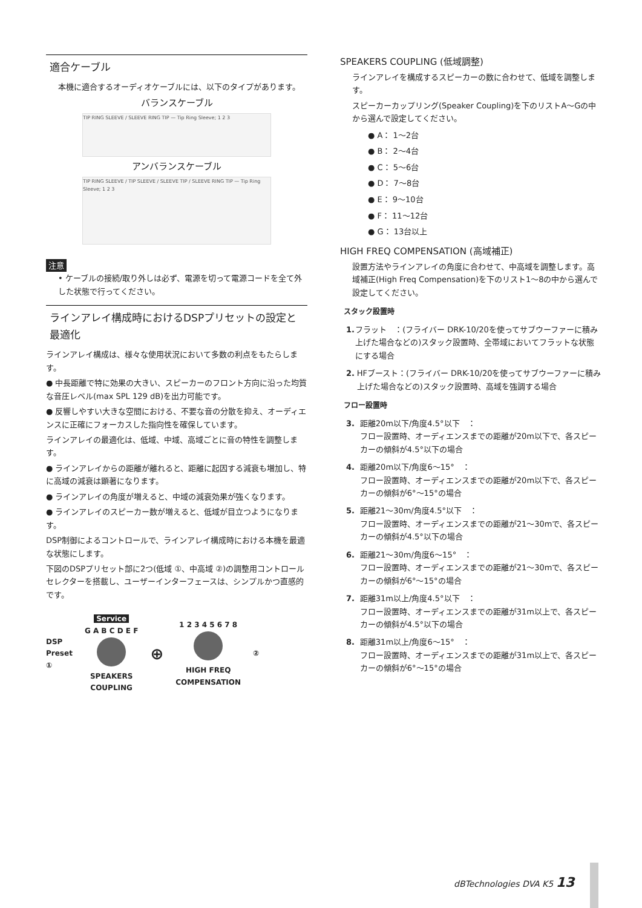適合ケーブル
本機に適合するオーディオケーブルには、以下のタイプがあります。
バランスケーブル
TIP RING SLEEVE / SLEEVE RING TIP — Tip Ring Sleeve; 1 2 3
アンバランスケーブル
TIP RING SLEEVE / TIP SLEEVE / SLEEVE TIP / SLEEVE RING TIP — Tip Ring Sleeve; 1 2 3
注意
• ケーブルの接続/取り外しは必ず、電源を切って電源コードを全て外した状態で行ってください。
ラインアレイ構成時におけるDSPプリセットの設定と最適化
ラインアレイ構成は、様々な使用状況において多数の利点をもたらします。
● 中長距離で特に効果の大きい、スピーカーのフロント方向に沿った均質な音圧レベル(max SPL 129 dB)を出力可能です。
● 反響しやすい大きな空間における、不要な音の分散を抑え、オーディエンスに正確にフォーカスした指向性を確保しています。
ラインアレイの最適化は、低域、中域、高域ごとに音の特性を調整します。
● ラインアレイからの距離が離れると、距離に起因する減衰も増加し、特に高域の減衰は顕著になります。
● ラインアレイの角度が増えると、中域の減衰効果が強くなります。
● ラインアレイのスピーカー数が増えると、低域が目立つようになります。
DSP制御によるコントロールで、ラインアレイ構成時における本機を最適な状態にします。
下図のDSPプリセット部に2つ(低域 ①、中高域 ②)の調整用コントロールセレクターを搭載し、ユーザーインターフェースは、シンプルかつ直感的です。
DSP
Preset
①
Service
G A B C D E F
SPEAKERS
COUPLING
⊕
1 2 3 4 5 6 7 8
HIGH FREQ
COMPENSATION
②
SPEAKERS COUPLING (低域調整)
ラインアレイを構成するスピーカーの数に合わせて、低域を調整します。
スピーカーカップリング(Speaker Coupling)を下のリストA〜Gの中から選んで設定してください。
● A： 1〜2台
● B： 2〜4台
● C： 5〜6台
● D： 7〜8台
● E： 9〜10台
● F： 11〜12台
● G： 13台以上
HIGH FREQ COMPENSATION (高域補正)
設置方法やラインアレイの角度に合わせて、中高域を調整します。高域補正(High Freq Compensation)を下のリスト1〜8の中から選んで設定してください。
スタック設置時
1. フラット　：(フライバー DRK-10/20を使ってサブウーファーに積み上げた場合などの)スタック設置時、全帯域においてフラットな状態にする場合
2. HFブースト：(フライバー DRK-10/20を使ってサブウーファーに積み上げた場合などの)スタック設置時、高域を強調する場合
フロー設置時
3. 距離20m以下/角度4.5°以下　：
フロー設置時、オーディエンスまでの距離が20m以下で、各スピーカーの傾斜が4.5°以下の場合
4. 距離20m以下/角度6〜15°　：
フロー設置時、オーディエンスまでの距離が20m以下で、各スピーカーの傾斜が6°〜15°の場合
5. 距離21〜30m/角度4.5°以下　：
フロー設置時、オーディエンスまでの距離が21〜30mで、各スピーカーの傾斜が4.5°以下の場合
6. 距離21〜30m/角度6〜15°　：
フロー設置時、オーディエンスまでの距離が21〜30mで、各スピーカーの傾斜が6°〜15°の場合
7. 距離31m以上/角度4.5°以下　：
フロー設置時、オーディエンスまでの距離が31m以上で、各スピーカーの傾斜が4.5°以下の場合
8. 距離31m以上/角度6〜15°　：
フロー設置時、オーディエンスまでの距離が31m以上で、各スピーカーの傾斜が6°〜15°の場合
dBTechnologies DVA K5 13